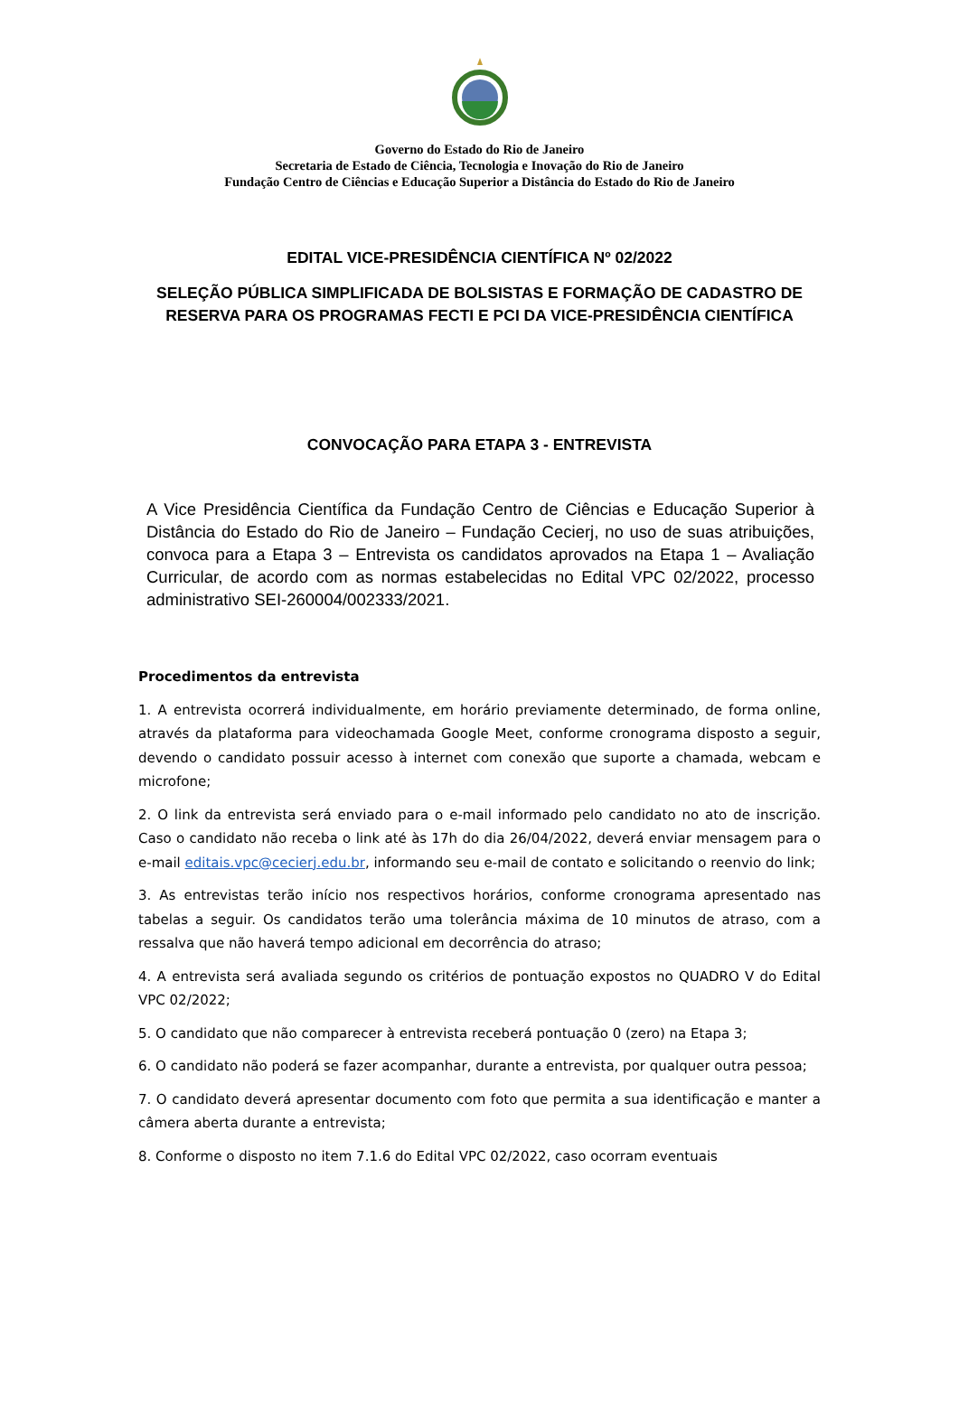Governo do Estado do Rio de Janeiro
Secretaria de Estado de Ciência, Tecnologia e Inovação do Rio de Janeiro
Fundação Centro de Ciências e Educação Superior a Distância do Estado do Rio de Janeiro
EDITAL VICE-PRESIDÊNCIA CIENTÍFICA Nº 02/2022
SELEÇÃO PÚBLICA SIMPLIFICADA DE BOLSISTAS E FORMAÇÃO DE CADASTRO DE RESERVA PARA OS PROGRAMAS FECTI E PCI DA VICE-PRESIDÊNCIA CIENTÍFICA
CONVOCAÇÃO PARA ETAPA 3 - ENTREVISTA
A Vice Presidência Científica da Fundação Centro de Ciências e Educação Superior à Distância do Estado do Rio de Janeiro – Fundação Cecierj, no uso de suas atribuições, convoca para a Etapa 3 – Entrevista os candidatos aprovados na Etapa 1 – Avaliação Curricular, de acordo com as normas estabelecidas no Edital VPC 02/2022, processo administrativo SEI-260004/002333/2021.
Procedimentos da entrevista
1. A entrevista ocorrerá individualmente, em horário previamente determinado, de forma online, através da plataforma para videochamada Google Meet, conforme cronograma disposto a seguir, devendo o candidato possuir acesso à internet com conexão que suporte a chamada, webcam e microfone;
2. O link da entrevista será enviado para o e-mail informado pelo candidato no ato de inscrição. Caso o candidato não receba o link até às 17h do dia 26/04/2022, deverá enviar mensagem para o e-mail editais.vpc@cecierj.edu.br, informando seu e-mail de contato e solicitando o reenvio do link;
3. As entrevistas terão início nos respectivos horários, conforme cronograma apresentado nas tabelas a seguir. Os candidatos terão uma tolerância máxima de 10 minutos de atraso, com a ressalva que não haverá tempo adicional em decorrência do atraso;
4. A entrevista será avaliada segundo os critérios de pontuação expostos no QUADRO V do Edital VPC 02/2022;
5. O candidato que não comparecer à entrevista receberá pontuação 0 (zero) na Etapa 3;
6. O candidato não poderá se fazer acompanhar, durante a entrevista, por qualquer outra pessoa;
7. O candidato deverá apresentar documento com foto que permita a sua identificação e manter a câmera aberta durante a entrevista;
8. Conforme o disposto no item 7.1.6 do Edital VPC 02/2022, caso ocorram eventuais